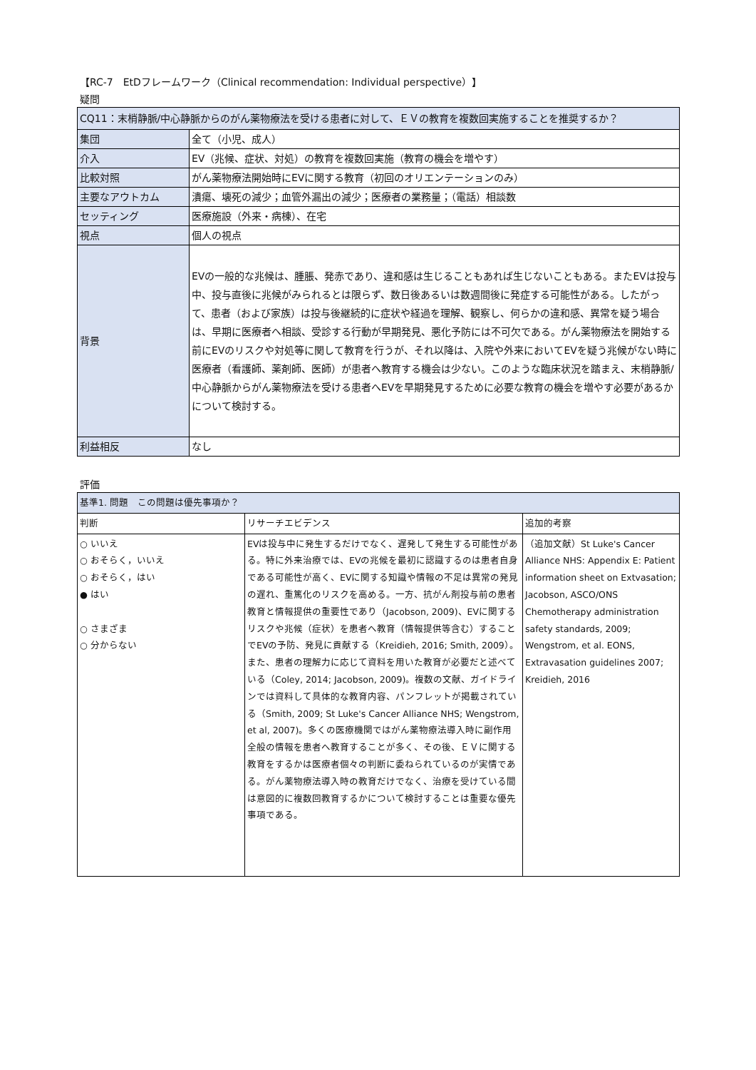【RC-7　EtDフレームワーク（Clinical recommendation: Individual perspective）】
疑問
| CQ11：末梢静脈/中心静脈からのがん薬物療法を受ける患者に対して、ＥＶの教育を複数回実施することを推奨するか？ | |
| 集団 | 全て（小児、成人） |
| 介入 | EV（兆候、症状、対処）の教育を複数回実施（教育の機会を増やす） |
| 比較対照 | がん薬物療法開始時にEVに関する教育（初回のオリエンテーションのみ） |
| 主要なアウトカム | 潰瘍、壊死の減少；血管外漏出の減少；医療者の業務量；（電話）相談数 |
| セッティング | 医療施設（外来・病棟）、在宅 |
| 視点 | 個人の視点 |
| 背景 | EVの一般的な兆候は、腫脹、発赤であり、違和感は生じることもあれば生じないこともある。またEVは投与中、投与直後に兆候がみられるとは限らず、数日後あるいは数週間後に発症する可能性がある。したがって、患者（および家族）は投与後継続的に症状や経過を理解、観察し、何らかの違和感、異常を疑う場合は、早期に医療者へ相談、受診する行動が早期発見、悪化予防には不可欠である。がん薬物療法を開始する前にEVのリスクや対処等に関して教育を行うが、それ以降は、入院や外来においてEVを疑う兆候がない時に医療者（看護師、薬剤師、医師）が患者へ教育する機会は少ない。このような臨床状況を踏まえ、末梢静脈/中心静脈からがん薬物療法を受ける患者へEVを早期発見するために必要な教育の機会を増やす必要があるかについて検討する。 |
| 利益相反 | なし |
評価
| 基準1. 問題 この問題は優先事項か？ | | |
| --- | --- | --- |
| 判断 | リサーチエビデンス | 追加的考察 |
| ○ いいえ ○ おそらく，いいえ ○ おそらく，はい ● はい ○ さまざま ○ 分からない | EVは投与中に発生するだけでなく、遅発して発生する可能性がある。特に外来治療では、EVの兆候を最初に認識するのは患者自身である可能性が高く、EVに関する知識や情報の不足は異常の発見の遅れ、重篤化のリスクを高める。一方、抗がん剤投与前の患者教育と情報提供の重要性であり（Jacobson, 2009)、EVに関するリスクや兆候（症状）を患者へ教育（情報提供等含む）することでEVの予防、発見に貢献する（Kreidieh, 2016; Smith, 2009）。また、患者の理解力に応じて資料を用いた教育が必要だと述べている（Coley, 2014; Jacobson, 2009)。複数の文献、ガイドラインでは資料して具体的な教育内容、パンフレットが掲載されている（Smith, 2009; St Luke's Cancer Alliance NHS; Wengstrom, et al, 2007)。多くの医療機関ではがん薬物療法導入時に副作用全般の情報を患者へ教育することが多く、その後、ＥＶに関する教育をするかは医療者個々の判断に委ねられているのが実情である。がん薬物療法導入時の教育だけでなく、治療を受けている間は意図的に複数回教育するかについて検討することは重要な優先事項である。 | （追加文献）St Luke's Cancer Alliance NHS: Appendix E: Patient information sheet on Extvasation; Jacobson, ASCO/ONS Chemotherapy administration safety standards, 2009; Wengstrom, et al. EONS, Extravasation guidelines 2007; Kreidieh, 2016 |